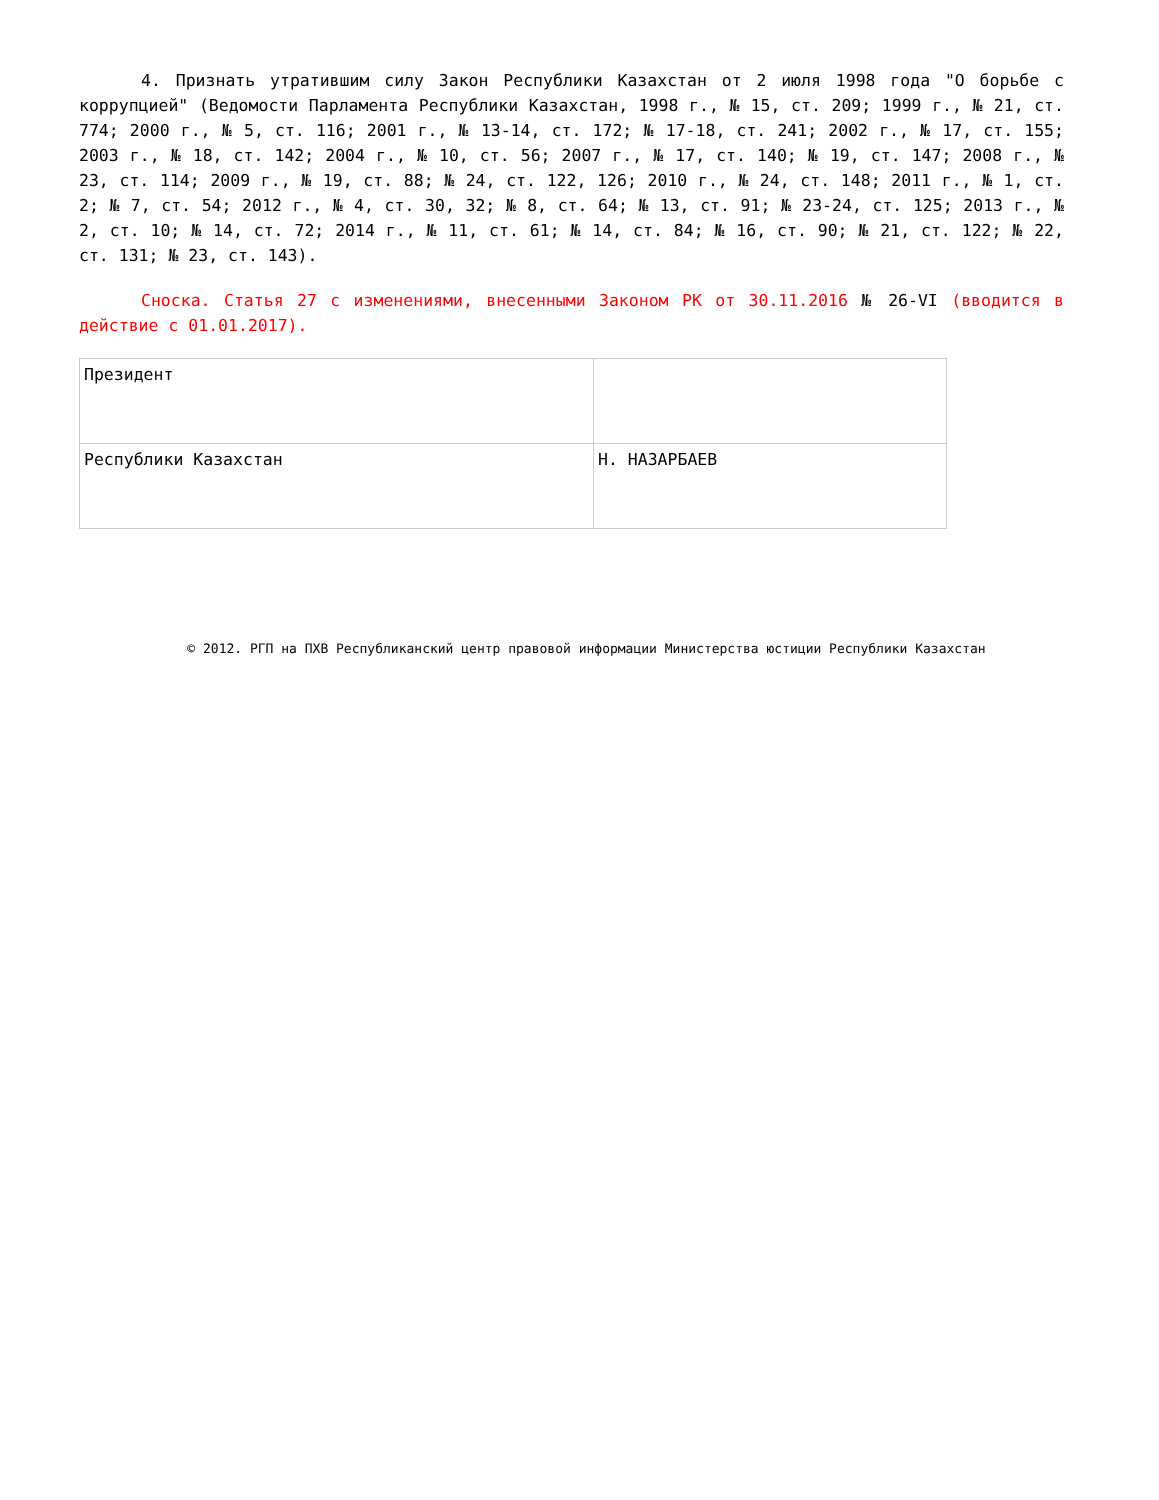4. Признать утратившим силу Закон Республики Казахстан от 2 июля 1998 года "О борьбе с коррупцией" (Ведомости Парламента Республики Казахстан, 1998 г., № 15, ст. 209; 1999 г., № 21, ст. 774; 2000 г., № 5, ст. 116; 2001 г., № 13-14, ст. 172; № 17-18, ст. 241; 2002 г., № 17, ст. 155; 2003 г., № 18, ст. 142; 2004 г., № 10, ст. 56; 2007 г., № 17, ст. 140; № 19, ст. 147; 2008 г., № 23, ст. 114; 2009 г., № 19, ст. 88; № 24, ст. 122, 126; 2010 г., № 24, ст. 148; 2011 г., № 1, ст. 2; № 7, ст. 54; 2012 г., № 4, ст. 30, 32; № 8, ст. 64; № 13, ст. 91; № 23-24, ст. 125; 2013 г., № 2, ст. 10; № 14, ст. 72; 2014 г., № 11, ст. 61; № 14, ст. 84; № 16, ст. 90; № 21, ст. 122; № 22, ст. 131; № 23, ст. 143).
Сноска. Статья 27 с изменениями, внесенными Законом РК от 30.11.2016 № 26-VI (вводится в действие с 01.01.2017).
| Президент | |
| Республики Казахстан | Н. НАЗАРБАЕВ |
© 2012. РГП на ПХВ Республиканский центр правовой информации Министерства юстиции Республики Казахстан